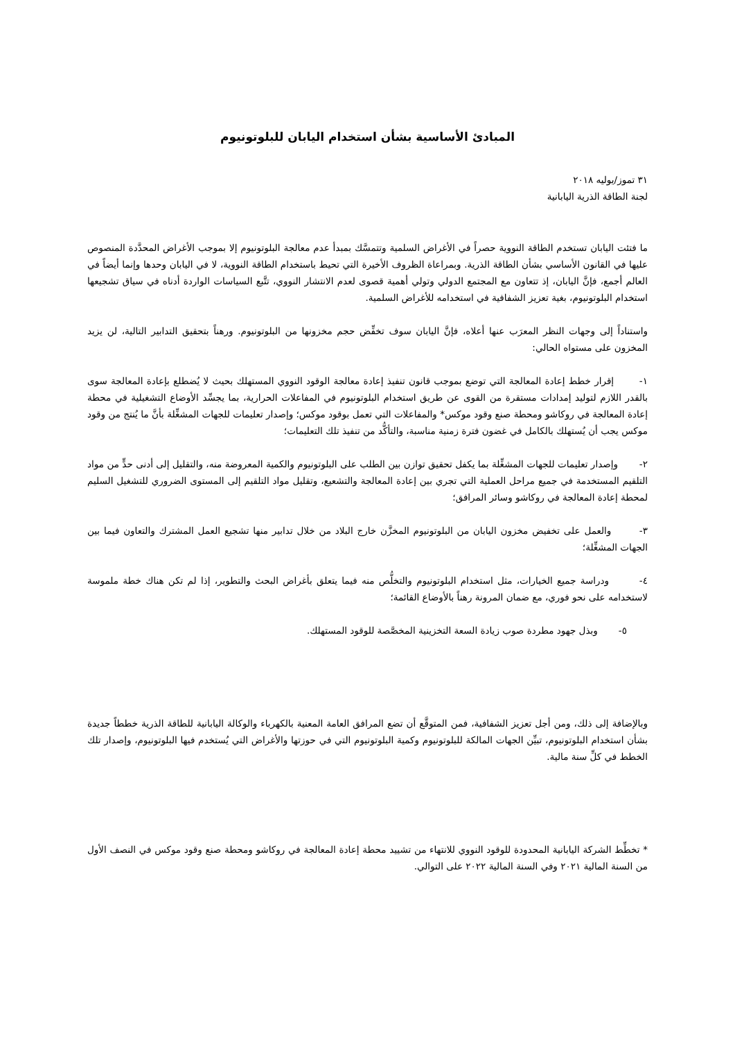المبادئ الأساسية بشأن استخدام اليابان للبلوتونيوم
٣١ تموز/يوليه ٢٠١٨
لجنة الطاقة الذرية اليابانية
ما فتئت اليابان تستخدم الطاقة النووية حصراً في الأغراض السلمية وتتمسَّك بمبدأ عدم معالجة البلوتونيوم إلا بموجب الأغراض المحدَّدة المنصوص عليها في القانون الأساسي بشأن الطاقة الذرية. وبمراعاة الظروف الأخيرة التي تحيط باستخدام الطاقة النووية، لا في اليابان وحدها وإنما أيضاً في العالم أجمع، فإنَّ اليابان، إذ تتعاون مع المجتمع الدولي وتولي أهمية قصوى لعدم الانتشار النووي، تتَّبع السياسات الواردة أدناه في سياق تشجيعها استخدام البلوتونيوم، بغية تعزيز الشفافية في استخدامه للأغراض السلمية.
واستناداً إلى وجهات النظر المعرَب عنها أعلاه، فإنَّ اليابان سوف تخفِّض حجم مخزونها من البلوتونيوم. ورهناً بتحقيق التدابير التالية، لن يزيد المخزون على مستواه الحالي:
١- إقرار خطط إعادة المعالجة التي توضع بموجب قانون تنفيذ إعادة معالجة الوقود النووي المستهلك بحيث لا يُضطلع بإعادة المعالجة سوى بالقدر اللازم لتوليد إمدادات مستقرة من القوى عن طريق استخدام البلوتونيوم في المفاعلات الحرارية، بما يجسِّد الأوضاع التشغيلية في محطة إعادة المعالجة في روكاشو ومحطة صنع وقود موكس* والمفاعلات التي تعمل بوقود موكس؛ وإصدار تعليمات للجهات المشغِّلة بأنَّ ما يُنتج من وقود موكس يجب أن يُستهلك بالكامل في غضون فترة زمنية مناسبة، والتأكُّد من تنفيذ تلك التعليمات؛
٢- وإصدار تعليمات للجهات المشغِّلة بما يكفل تحقيق توازن بين الطلب على البلوتونيوم والكمية المعروضة منه، والتقليل إلى أدنى حدٍّ من مواد التلقيم المستخدمة في جميع مراحل العملية التي تجري بين إعادة المعالجة والتشعيع، وتقليل مواد التلقيم إلى المستوى الضروري للتشغيل السليم لمحطة إعادة المعالجة في روكاشو وسائر المرافق؛
٣- والعمل على تخفيض مخزون اليابان من البلوتونيوم المخزَّن خارج البلاد من خلال تدابير منها تشجيع العمل المشترك والتعاون فيما بين الجهات المشغِّلة؛
٤- ودراسة جميع الخيارات، مثل استخدام البلوتونيوم والتخلُّص منه فيما يتعلق بأغراض البحث والتطوير، إذا لم تكن هناك خطة ملموسة لاستخدامه على نحو فوري، مع ضمان المرونة رهناً بالأوضاع القائمة؛
٥- وبذل جهود مطردة صوب زيادة السعة التخزينية المخصَّصة للوقود المستهلك.
وبالإضافة إلى ذلك، ومن أجل تعزيز الشفافية، فمن المتوقَّع أن تضع المرافق العامة المعنية بالكهرباء والوكالة اليابانية للطاقة الذرية خططاً جديدة بشأن استخدام البلوتونيوم، تبيِّن الجهات المالكة للبلوتونيوم وكمية البلوتونيوم التي في حوزتها والأغراض التي يُستخدم فيها البلوتونيوم، وإصدار تلك الخطط في كلِّ سنة مالية.
* تخطِّط الشركة اليابانية المحدودة للوقود النووي للانتهاء من تشييد محطة إعادة المعالجة في روكاشو ومحطة صنع وقود موكس في النصف الأول من السنة المالية ٢٠٢١ وفي السنة المالية ٢٠٢٢ على التوالي.